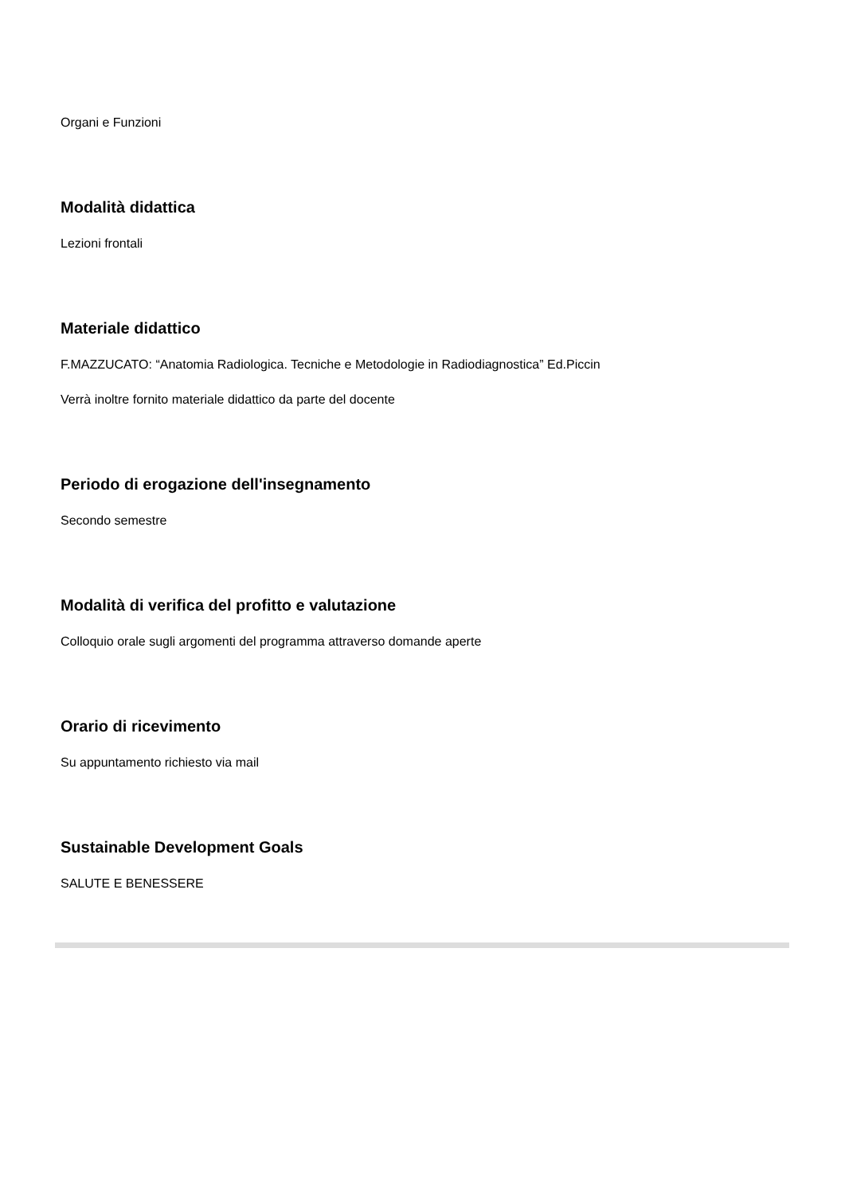Organi e Funzioni
Modalità didattica
Lezioni frontali
Materiale didattico
F.MAZZUCATO: “Anatomia Radiologica. Tecniche e Metodologie in Radiodiagnostica” Ed.Piccin
Verrà inoltre fornito materiale didattico da parte del docente
Periodo di erogazione dell'insegnamento
Secondo semestre
Modalità di verifica del profitto e valutazione
Colloquio orale sugli argomenti del programma attraverso domande aperte
Orario di ricevimento
Su appuntamento richiesto via mail
Sustainable Development Goals
SALUTE E BENESSERE